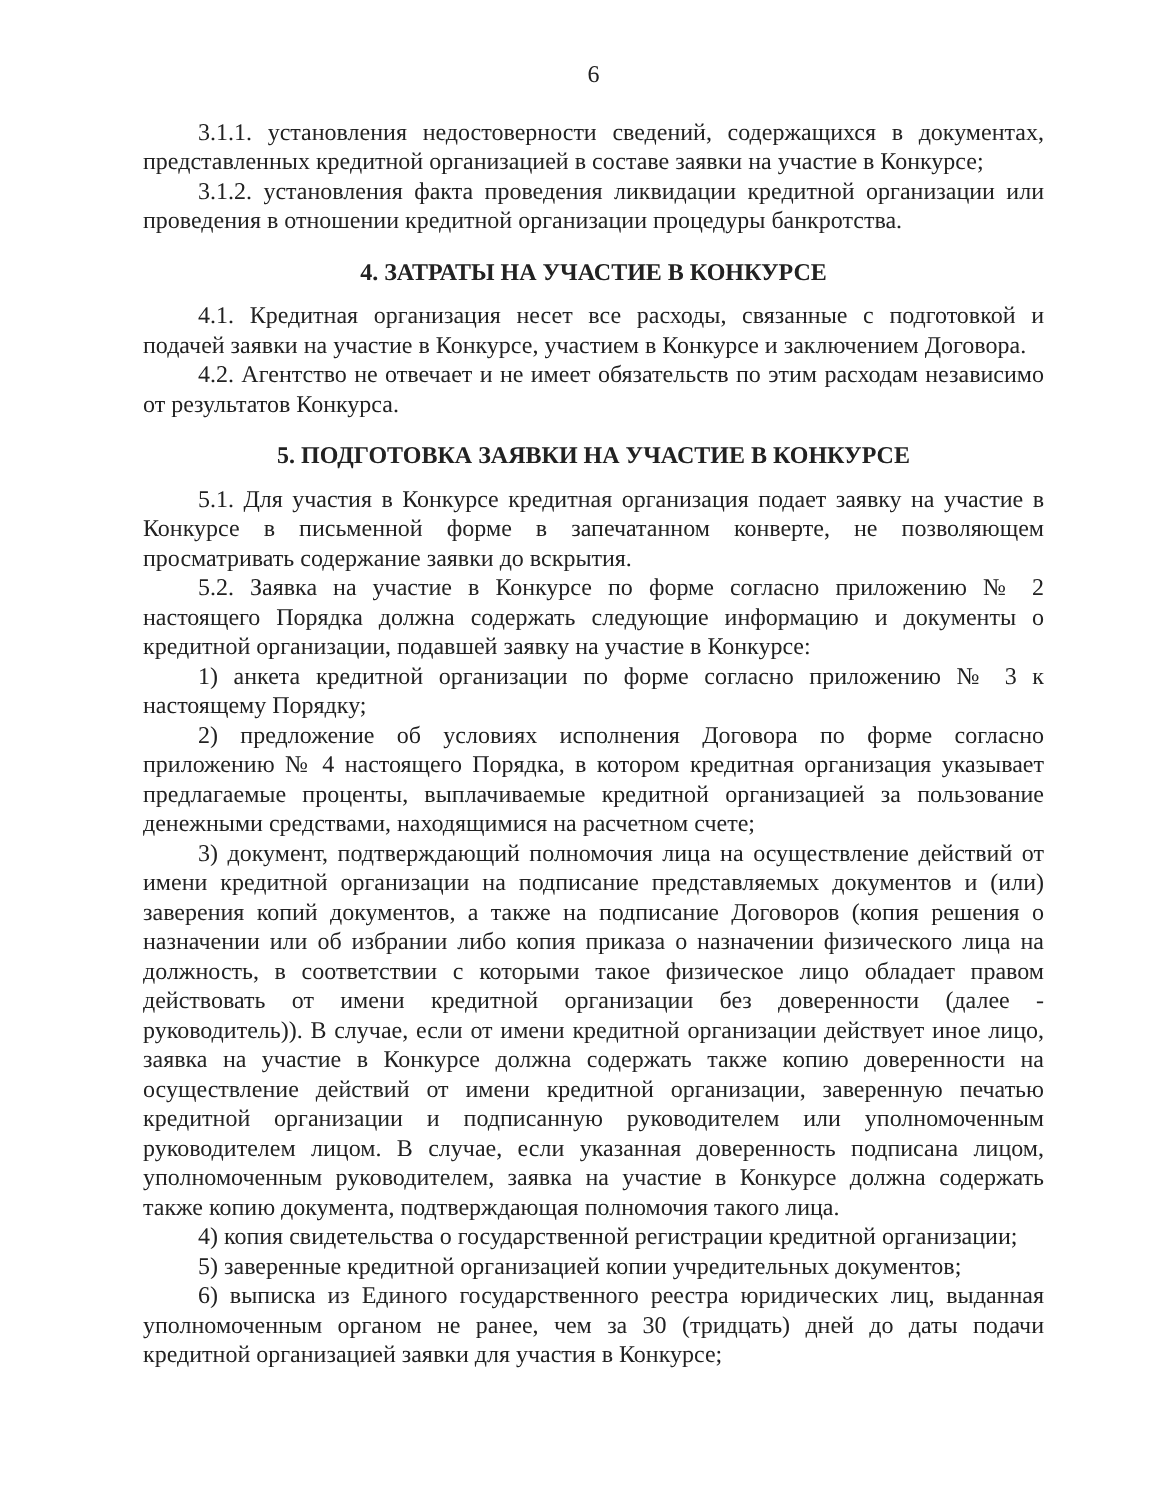6
3.1.1. установления недостоверности сведений, содержащихся в документах, представленных кредитной организацией в составе заявки на участие в Конкурсе;
3.1.2. установления факта проведения ликвидации кредитной организации или проведения в отношении кредитной организации процедуры банкротства.
4. ЗАТРАТЫ НА УЧАСТИЕ В КОНКУРСЕ
4.1. Кредитная организация несет все расходы, связанные с подготовкой и подачей заявки на участие в Конкурсе, участием в Конкурсе и заключением Договора.
4.2. Агентство не отвечает и не имеет обязательств по этим расходам независимо от результатов Конкурса.
5. ПОДГОТОВКА ЗАЯВКИ НА УЧАСТИЕ В КОНКУРСЕ
5.1. Для участия в Конкурсе кредитная организация подает заявку на участие в Конкурсе в письменной форме в запечатанном конверте, не позволяющем просматривать содержание заявки до вскрытия.
5.2. Заявка на участие в Конкурсе по форме согласно приложению № 2 настоящего Порядка должна содержать следующие информацию и документы о кредитной организации, подавшей заявку на участие в Конкурсе:
1) анкета кредитной организации по форме согласно приложению № 3 к настоящему Порядку;
2) предложение об условиях исполнения Договора по форме согласно приложению № 4 настоящего Порядка, в котором кредитная организация указывает предлагаемые проценты, выплачиваемые кредитной организацией за пользование денежными средствами, находящимися на расчетном счете;
3) документ, подтверждающий полномочия лица на осуществление действий от имени кредитной организации на подписание представляемых документов и (или) заверения копий документов, а также на подписание Договоров (копия решения о назначении или об избрании либо копия приказа о назначении физического лица на должность, в соответствии с которыми такое физическое лицо обладает правом действовать от имени кредитной организации без доверенности (далее - руководитель)). В случае, если от имени кредитной организации действует иное лицо, заявка на участие в Конкурсе должна содержать также копию доверенности на осуществление действий от имени кредитной организации, заверенную печатью кредитной организации и подписанную руководителем или уполномоченным руководителем лицом. В случае, если указанная доверенность подписана лицом, уполномоченным руководителем, заявка на участие в Конкурсе должна содержать также копию документа, подтверждающая полномочия такого лица.
4) копия свидетельства о государственной регистрации кредитной организации;
5) заверенные кредитной организацией копии учредительных документов;
6) выписка из Единого государственного реестра юридических лиц, выданная уполномоченным органом не ранее, чем за 30 (тридцать) дней до даты подачи кредитной организацией заявки для участия в Конкурсе;